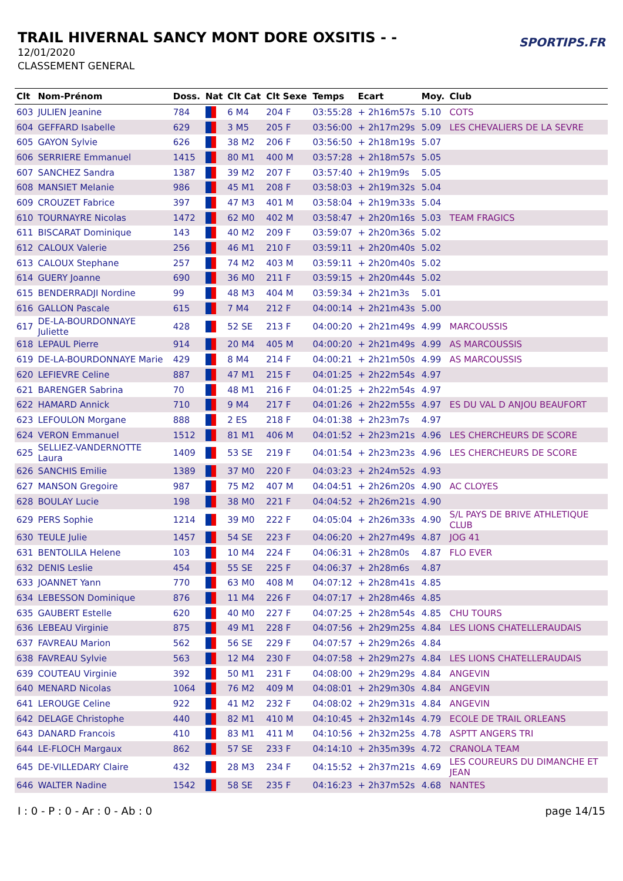TRAIL HIVERNAL SANCY MONT DORE OXSITIS - -
12/01/2020
CLASSEMENT GENERAL
SPORTIPS.FR
| Clt | Nom-Prénom | Doss. | Nat | Clt Cat | Clt Sexe | Temps | Ecart | Moy. | Club |
| --- | --- | --- | --- | --- | --- | --- | --- | --- | --- |
| 603 | JULIEN Jeanine | 784 | | 6 M4 | 204 F | 03:55:28 | + 2h16m57s | 5.10 | COTS |
| 604 | GEFFARD Isabelle | 629 | | 3 M5 | 205 F | 03:56:00 | + 2h17m29s | 5.09 | LES CHEVALIERS DE LA SEVRE |
| 605 | GAYON Sylvie | 626 | | 38 M2 | 206 F | 03:56:50 | + 2h18m19s | 5.07 | |
| 606 | SERRIERE Emmanuel | 1415 | | 80 M1 | 400 M | 03:57:28 | + 2h18m57s | 5.05 | |
| 607 | SANCHEZ Sandra | 1387 | | 39 M2 | 207 F | 03:57:40 | + 2h19m9s | 5.05 | |
| 608 | MANSIET Melanie | 986 | | 45 M1 | 208 F | 03:58:03 | + 2h19m32s | 5.04 | |
| 609 | CROUZET Fabrice | 397 | | 47 M3 | 401 M | 03:58:04 | + 2h19m33s | 5.04 | |
| 610 | TOURNAYRE Nicolas | 1472 | | 62 M0 | 402 M | 03:58:47 | + 2h20m16s | 5.03 | TEAM FRAGICS |
| 611 | BISCARAT Dominique | 143 | | 40 M2 | 209 F | 03:59:07 | + 2h20m36s | 5.02 | |
| 612 | CALOUX Valerie | 256 | | 46 M1 | 210 F | 03:59:11 | + 2h20m40s | 5.02 | |
| 613 | CALOUX Stephane | 257 | | 74 M2 | 403 M | 03:59:11 | + 2h20m40s | 5.02 | |
| 614 | GUERY Joanne | 690 | | 36 M0 | 211 F | 03:59:15 | + 2h20m44s | 5.02 | |
| 615 | BENDERRADJI Nordine | 99 | | 48 M3 | 404 M | 03:59:34 | + 2h21m3s | 5.01 | |
| 616 | GALLON Pascale | 615 | | 7 M4 | 212 F | 04:00:14 | + 2h21m43s | 5.00 | |
| 617 | DE-LA-BOURDONNAYE Juliette | 428 | | 52 SE | 213 F | 04:00:20 | + 2h21m49s | 4.99 | MARCOUSSIS |
| 618 | LEPAUL Pierre | 914 | | 20 M4 | 405 M | 04:00:20 | + 2h21m49s | 4.99 | AS MARCOUSSIS |
| 619 | DE-LA-BOURDONNAYE Marie | 429 | | 8 M4 | 214 F | 04:00:21 | + 2h21m50s | 4.99 | AS MARCOUSSIS |
| 620 | LEFIEVRE Celine | 887 | | 47 M1 | 215 F | 04:01:25 | + 2h22m54s | 4.97 | |
| 621 | BARENGER Sabrina | 70 | | 48 M1 | 216 F | 04:01:25 | + 2h22m54s | 4.97 | |
| 622 | HAMARD Annick | 710 | | 9 M4 | 217 F | 04:01:26 | + 2h22m55s | 4.97 | ES DU VAL D ANJOU BEAUFORT |
| 623 | LEFOULON Morgane | 888 | | 2 ES | 218 F | 04:01:38 | + 2h23m7s | 4.97 | |
| 624 | VERON Emmanuel | 1512 | | 81 M1 | 406 M | 04:01:52 | + 2h23m21s | 4.96 | LES CHERCHEURS DE SCORE |
| 625 | SELLIEZ-VANDERNOTTE Laura | 1409 | | 53 SE | 219 F | 04:01:54 | + 2h23m23s | 4.96 | LES CHERCHEURS DE SCORE |
| 626 | SANCHIS Emilie | 1389 | | 37 M0 | 220 F | 04:03:23 | + 2h24m52s | 4.93 | |
| 627 | MANSON Gregoire | 987 | | 75 M2 | 407 M | 04:04:51 | + 2h26m20s | 4.90 | AC CLOYES |
| 628 | BOULAY Lucie | 198 | | 38 M0 | 221 F | 04:04:52 | + 2h26m21s | 4.90 | |
| 629 | PERS Sophie | 1214 | | 39 M0 | 222 F | 04:05:04 | + 2h26m33s | 4.90 | S/L PAYS DE BRIVE ATHLETIQUE CLUB |
| 630 | TEULE Julie | 1457 | | 54 SE | 223 F | 04:06:20 | + 2h27m49s | 4.87 | JOG 41 |
| 631 | BENTOLILA Helene | 103 | | 10 M4 | 224 F | 04:06:31 | + 2h28m0s | 4.87 | FLO EVER |
| 632 | DENIS Leslie | 454 | | 55 SE | 225 F | 04:06:37 | + 2h28m6s | 4.87 | |
| 633 | JOANNET Yann | 770 | | 63 M0 | 408 M | 04:07:12 | + 2h28m41s | 4.85 | |
| 634 | LEBESSON Dominique | 876 | | 11 M4 | 226 F | 04:07:17 | + 2h28m46s | 4.85 | |
| 635 | GAUBERT Estelle | 620 | | 40 M0 | 227 F | 04:07:25 | + 2h28m54s | 4.85 | CHU TOURS |
| 636 | LEBEAU Virginie | 875 | | 49 M1 | 228 F | 04:07:56 | + 2h29m25s | 4.84 | LES LIONS CHATELLERAUDAIS |
| 637 | FAVREAU Marion | 562 | | 56 SE | 229 F | 04:07:57 | + 2h29m26s | 4.84 | |
| 638 | FAVREAU Sylvie | 563 | | 12 M4 | 230 F | 04:07:58 | + 2h29m27s | 4.84 | LES LIONS CHATELLERAUDAIS |
| 639 | COUTEAU Virginie | 392 | | 50 M1 | 231 F | 04:08:00 | + 2h29m29s | 4.84 | ANGEVIN |
| 640 | MENARD Nicolas | 1064 | | 76 M2 | 409 M | 04:08:01 | + 2h29m30s | 4.84 | ANGEVIN |
| 641 | LEROUGE Celine | 922 | | 41 M2 | 232 F | 04:08:02 | + 2h29m31s | 4.84 | ANGEVIN |
| 642 | DELAGE Christophe | 440 | | 82 M1 | 410 M | 04:10:45 | + 2h32m14s | 4.79 | ECOLE DE TRAIL ORLEANS |
| 643 | DANARD Francois | 410 | | 83 M1 | 411 M | 04:10:56 | + 2h32m25s | 4.78 | ASPTT ANGERS TRI |
| 644 | LE-FLOCH Margaux | 862 | | 57 SE | 233 F | 04:14:10 | + 2h35m39s | 4.72 | CRANOLA TEAM |
| 645 | DE-VILLEDARY Claire | 432 | | 28 M3 | 234 F | 04:15:52 | + 2h37m21s | 4.69 | LES COUREURS DU DIMANCHE ET JEAN |
| 646 | WALTER Nadine | 1542 | | 58 SE | 235 F | 04:16:23 | + 2h37m52s | 4.68 | NANTES |
I : 0 - P : 0 - Ar : 0 - Ab : 0 page 14/15